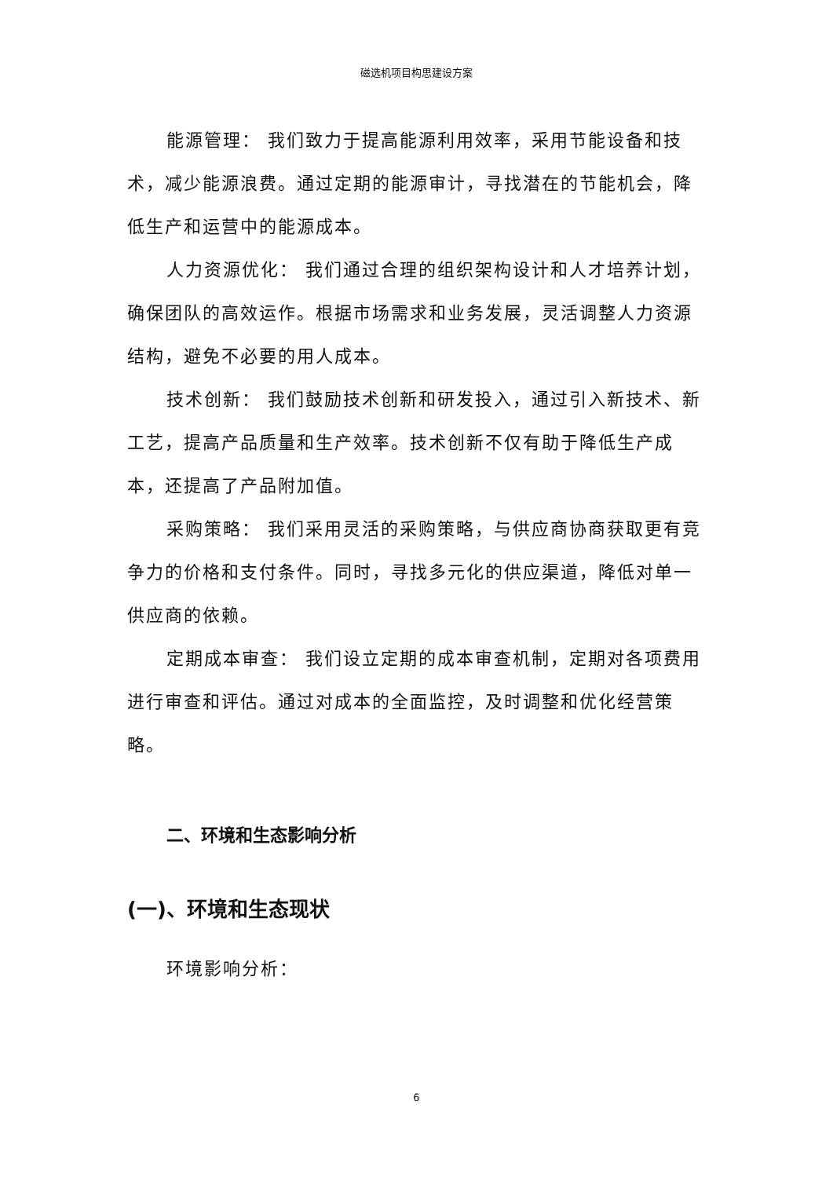磁选机项目构思建设方案
能源管理： 我们致力于提高能源利用效率，采用节能设备和技术，减少能源浪费。通过定期的能源审计，寻找潜在的节能机会，降低生产和运营中的能源成本。
人力资源优化： 我们通过合理的组织架构设计和人才培养计划，确保团队的高效运作。根据市场需求和业务发展，灵活调整人力资源结构，避免不必要的用人成本。
技术创新： 我们鼓励技术创新和研发投入，通过引入新技术、新工艺，提高产品质量和生产效率。技术创新不仅有助于降低生产成本，还提高了产品附加值。
采购策略： 我们采用灵活的采购策略，与供应商协商获取更有竞争力的价格和支付条件。同时，寻找多元化的供应渠道，降低对单一供应商的依赖。
定期成本审查： 我们设立定期的成本审查机制，定期对各项费用进行审查和评估。通过对成本的全面监控，及时调整和优化经营策略。
二、环境和生态影响分析
(一)、环境和生态现状
环境影响分析：
6